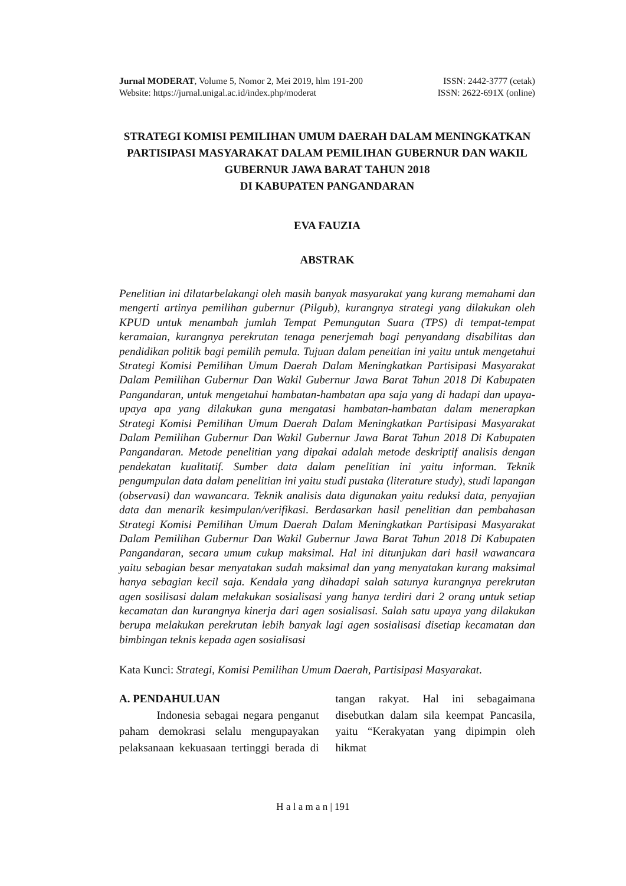Jurnal MODERAT, Volume 5, Nomor 2, Mei 2019, hlm 191-200 ISSN: 2442-3777 (cetak)
Website: https://jurnal.unigal.ac.id/index.php/moderat ISSN: 2622-691X (online)
STRATEGI KOMISI PEMILIHAN UMUM DAERAH DALAM MENINGKATKAN PARTISIPASI MASYARAKAT DALAM PEMILIHAN GUBERNUR DAN WAKIL GUBERNUR JAWA BARAT TAHUN 2018
DI KABUPATEN PANGANDARAN
EVA FAUZIA
ABSTRAK
Penelitian ini dilatarbelakangi oleh masih banyak masyarakat yang kurang memahami dan mengerti artinya pemilihan gubernur (Pilgub), kurangnya strategi yang dilakukan oleh KPUD untuk menambah jumlah Tempat Pemungutan Suara (TPS) di tempat-tempat keramaian, kurangnya perekrutan tenaga penerjemah bagi penyandang disabilitas dan pendidikan politik bagi pemilih pemula. Tujuan dalam peneitian ini yaitu untuk mengetahui Strategi Komisi Pemilihan Umum Daerah Dalam Meningkatkan Partisipasi Masyarakat Dalam Pemilihan Gubernur Dan Wakil Gubernur Jawa Barat Tahun 2018 Di Kabupaten Pangandaran, untuk mengetahui hambatan-hambatan apa saja yang di hadapi dan upaya-upaya apa yang dilakukan guna mengatasi hambatan-hambatan dalam menerapkan Strategi Komisi Pemilihan Umum Daerah Dalam Meningkatkan Partisipasi Masyarakat Dalam Pemilihan Gubernur Dan Wakil Gubernur Jawa Barat Tahun 2018 Di Kabupaten Pangandaran. Metode penelitian yang dipakai adalah metode deskriptif analisis dengan pendekatan kualitatif. Sumber data dalam penelitian ini yaitu informan. Teknik pengumpulan data dalam penelitian ini yaitu studi pustaka (literature study), studi lapangan (observasi) dan wawancara. Teknik analisis data digunakan yaitu reduksi data, penyajian data dan menarik kesimpulan/verifikasi. Berdasarkan hasil penelitian dan pembahasan Strategi Komisi Pemilihan Umum Daerah Dalam Meningkatkan Partisipasi Masyarakat Dalam Pemilihan Gubernur Dan Wakil Gubernur Jawa Barat Tahun 2018 Di Kabupaten Pangandaran, secara umum cukup maksimal. Hal ini ditunjukan dari hasil wawancara yaitu sebagian besar menyatakan sudah maksimal dan yang menyatakan kurang maksimal hanya sebagian kecil saja. Kendala yang dihadapi salah satunya kurangnya perekrutan agen sosilisasi dalam melakukan sosialisasi yang hanya terdiri dari 2 orang untuk setiap kecamatan dan kurangnya kinerja dari agen sosialisasi. Salah satu upaya yang dilakukan berupa melakukan perekrutan lebih banyak lagi agen sosialisasi disetiap kecamatan dan bimbingan teknis kepada agen sosialisasi
Kata Kunci: Strategi, Komisi Pemilihan Umum Daerah, Partisipasi Masyarakat.
A. PENDAHULUAN
Indonesia sebagai negara penganut paham demokrasi selalu mengupayakan pelaksanaan kekuasaan tertinggi berada di tangan rakyat. Hal ini sebagaimana disebutkan dalam sila keempat Pancasila, yaitu “Kerakyatan yang dipimpin oleh hikmat
H a l a m a n | 191